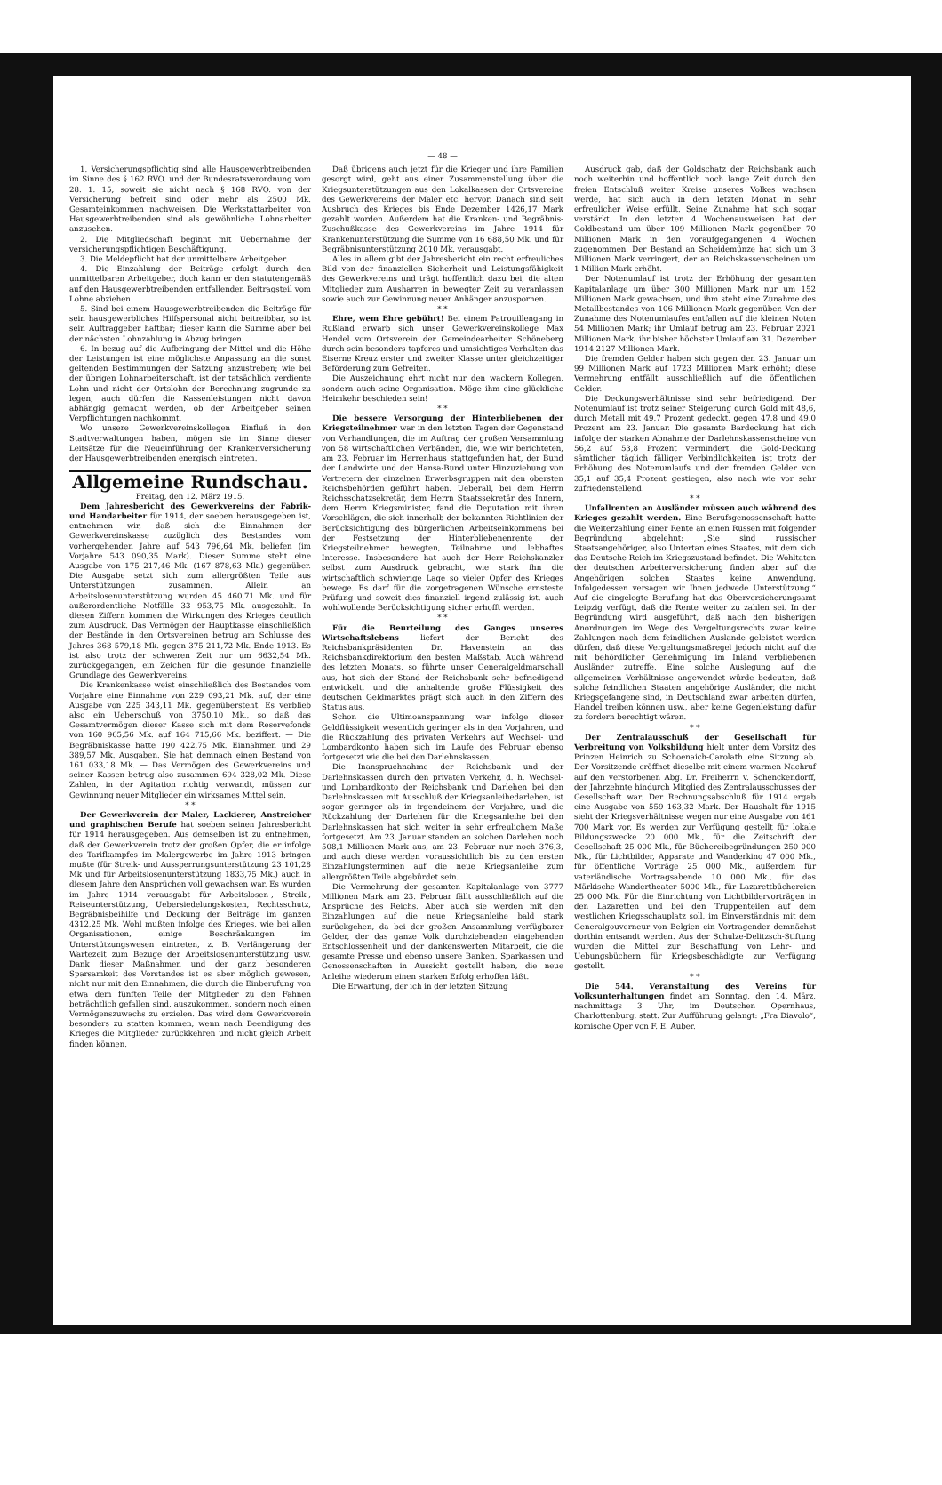— 48 —
1. Versicherungspflichtig sind alle Hausgewerbtreibenden im Sinne des § 162 RVO. und der Bundesratsverordnung vom 28. 1. 15, soweit sie nicht nach § 168 RVO. von der Versicherung befreit sind oder mehr als 2500 Mk. Gesamteinkommen nachweisen. Die Werkstattarbeiter von Hausgewerbtreibenden sind als gewöhnliche Lohnarbeiter anzusehen.
2. Die Mitgliedschaft beginnt mit Uebernahme der versicherungspflichtigen Beschäftigung.
3. Die Meldepflicht hat der unmittelbare Arbeitgeber.
4. Die Einzahlung der Beiträge erfolgt durch den unmittelbaren Arbeitgeber, doch kann er den statutengemäß auf den Hausgewerbtreibenden entfallenden Beitragsteil vom Lohne abziehen.
5. Sind bei einem Hausgewerbtreibenden die Beiträge für sein hausgewerbliches Hilfspersonal nicht beitreibbar, so ist sein Auftraggeber haftbar; dieser kann die Summe aber bei der nächsten Lohnzahlung in Abzug bringen.
6. In bezug auf die Aufbringung der Mittel und die Höhe der Leistungen ist eine möglichste Anpassung an die sonst geltenden Bestimmungen der Satzung anzustreben; wie bei der übrigen Lohnarbeiterschaft, ist der tatsächlich verdiente Lohn und nicht der Ortslohn der Berechnung zugrunde zu legen; auch dürfen die Kassenleistungen nicht davon abhängig gemacht werden, ob der Arbeitgeber seinen Verpflichtungen nachkommt.
Wo unsere Gewerkvereinskollegen Einfluß in den Stadtverwaltungen haben, mögen sie im Sinne dieser Leitsätze für die Neueinführung der Krankenversicherung der Hausgewerbtreibenden energisch eintreten.
Allgemeine Rundschau.
Freitag, den 12. März 1915.
Dem Jahresbericht des Gewerkvereins der Fabrik- und Handarbeiter für 1914, der soeben herausgegeben ist, entnehmen wir, daß sich die Einnahmen der Gewerkvereinskasse zuzüglich des Bestandes vom vorhergehenden Jahre auf 543 796,64 Mk. beliefen (im Vorjahre 543 090,35 Mark). Dieser Summe steht eine Ausgabe von 175 217,46 Mk. (167 878,63 Mk.) gegenüber. Die Ausgabe setzt sich zum allergrößten Teile aus Unterstützungen zusammen. Allein an Arbeitslosenunterstützung wurden 45 460,71 Mk. und für außerordentliche Notfälle 33 953,75 Mk. ausgezahlt. In diesen Ziffern kommen die Wirkungen des Krieges deutlich zum Ausdruck. Das Vermögen der Hauptkasse einschließlich der Bestände in den Ortsvereinen betrug am Schlusse des Jahres 368 579,18 Mk. gegen 375 211,72 Mk. Ende 1913. Es ist also trotz der schweren Zeit nur um 6632,54 Mk. zurückgegangen, ein Zeichen für die gesunde finanzielle Grundlage des Gewerkvereins.
Die Krankenkasse weist einschließlich des Bestandes vom Vorjahre eine Einnahme von 229 093,21 Mk. auf, der eine Ausgabe von 225 343,11 Mk. gegenübersteht. Es verblieb also ein Ueberschuß von 3750,10 Mk., so daß das Gesamtvermögen dieser Kasse sich mit dem Reservefonds von 160 965,56 Mk. auf 164 715,66 Mk. beziffert. — Die Begräbniskasse hatte 190 422,75 Mk. Einnahmen und 29 389,57 Mk. Ausgaben. Sie hat demnach einen Bestand von 161 033,18 Mk. — Das Vermögen des Gewerkvereins und seiner Kassen betrug also zusammen 694 328,02 Mk. Diese Zahlen, in der Agitation richtig verwandt, müssen zur Gewinnung neuer Mitglieder ein wirksames Mittel sein.
* *
Der Gewerkverein der Maler, Lackierer, Anstreicher und graphischen Berufe hat soeben seinen Jahresbericht für 1914 herausgegeben. Aus demselben ist zu entnehmen, daß der Gewerkverein trotz der großen Opfer, die er infolge des Tarifkampfes im Malergewerbe im Jahre 1913 bringen mußte (für Streik- und Aussperrungsunterstützung 23 101,28 Mk und für Arbeitslosenunterstützung 1833,75 Mk.) auch in diesem Jahre den Ansprüchen voll gewachsen war. Es wurden im Jahre 1914 verausgabt für Arbeitslosen-, Streik-, Reiseunterstützung, Uebersiedelungskosten, Rechtsschutz, Begräbnisbeihilfe und Deckung der Beiträge im ganzen 4312,25 Mk. Wohl mußten infolge des Krieges, wie bei allen Organisationen, einige Beschränkungen im Unterstützungswesen eintreten, z. B. Verlängerung der Wartezeit zum Bezuge der Arbeitslosenunterstützung usw. Dank dieser Maßnahmen und der ganz besonderen Sparsamkeit des Vorstandes ist es aber möglich gewesen, nicht nur mit den Einnahmen, die durch die Einberufung von etwa dem fünften Teile der Mitglieder zu den Fahnen beträchtlich gefallen sind, auszukommen, sondern noch einen Vermögenszuwachs zu erzielen. Das wird dem Gewerkverein besonders zu statten kommen, wenn nach Beendigung des Krieges die Mitglieder zurückkehren und nicht gleich Arbeit finden können.
Daß übrigens auch jetzt für die Krieger und ihre Familien gesorgt wird, geht aus einer Zusammenstellung über die Kriegsunterstützungen aus den Lokalkassen der Ortsvereine des Gewerkvereins der Maler etc. hervor. Danach sind seit Ausbruch des Krieges bis Ende Dezember 1426,17 Mark gezahlt worden. Außerdem hat die Kranken- und Begräbnis-Zuschußkasse des Gewerkvereins im Jahre 1914 für Krankenunterstützung die Summe von 16 688,50 Mk. und für Begräbnisunterstützung 2010 Mk. verausgabt.
Alles in allem gibt der Jahresbericht ein recht erfreuliches Bild von der finanziellen Sicherheit und Leistungsfähigkeit des Gewerkvereins und trägt hoffentlich dazu bei, die alten Mitglieder zum Ausharren in bewegter Zeit zu veranlassen sowie auch zur Gewinnung neuer Anhänger anzuspornen.
* *
Ehre, wem Ehre gebührt! Bei einem Patrouillengang in Rußland erwarb sich unser Gewerkvereinskollege Max Hendel vom Ortsverein der Gemeindearbeiter Schöneberg durch sein besonders tapferes und umsichtiges Verhalten das Eiserne Kreuz erster und zweiter Klasse unter gleichzeitiger Beförderung zum Gefreiten.
Die Auszeichnung ehrt nicht nur den wackern Kollegen, sondern auch seine Organisation. Möge ihm eine glückliche Heimkehr beschieden sein!
* *
Die bessere Versorgung der Hinterbliebenen der Kriegsteilnehmer war in den letzten Tagen der Gegenstand von Verhandlungen, die im Auftrag der großen Versammlung von 58 wirtschaftlichen Verbänden, die, wie wir berichteten, am 23. Februar im Herrenhaus stattgefunden hat, der Bund der Landwirte und der Hansa-Bund unter Hinzuziehung von Vertretern der einzelnen Erwerbsgruppen mit den obersten Reichsbehörden geführt haben. Ueberall, bei dem Herrn Reichsschatzsekretär, dem Herrn Staatssekretär des Innern, dem Herrn Kriegsminister, fand die Deputation mit ihren Vorschlägen, die sich innerhalb der bekannten Richtlinien der Berücksichtigung des bürgerlichen Arbeitseinkommens bei der Festsetzung der Hinterbliebenenrente der Kriegsteilnehmer bewegten, Teilnahme und lebhaftes Interesse. Insbesondere hat auch der Herr Reichskanzler selbst zum Ausdruck gebracht, wie stark ihn die wirtschaftlich schwierige Lage so vieler Opfer des Krieges bewege. Es darf für die vorgetragenen Wünsche ernsteste Prüfung und soweit dies finanziell irgend zulässig ist, auch wohlwollende Berücksichtigung sicher erhofft werden.
* *
Für die Beurteilung des Ganges unseres Wirtschaftslebens liefert der Bericht des Reichsbankpräsidenten Dr. Havenstein an das Reichsbankdirektorium den besten Maßstab. Auch während des letzten Monats, so führte unser Generalgeldmarschall aus, hat sich der Stand der Reichsbank sehr befriedigend entwickelt, und die anhaltende große Flüssigkeit des deutschen Geldmarktes prägt sich auch in den Ziffern des Status aus.
Schon die Ultimoanspannung war infolge dieser Geldflüssigkeit wesentlich geringer als in den Vorjahren, und die Rückzahlung des privaten Verkehrs auf Wechsel- und Lombardkonto haben sich im Laufe des Februar ebenso fortgesetzt wie die bei den Darlehnskassen.
Die Inanspruchnahme der Reichsbank und der Darlehnskassen durch den privaten Verkehr, d. h. Wechsel- und Lombardkonto der Reichsbank und Darlehen bei den Darlehnskassen mit Ausschluß der Kriegsanleihedarlehen, ist sogar geringer als in irgendeinem der Vorjahre, und die Rückzahlung der Darlehen für die Kriegsanleihe bei den Darlehnskassen hat sich weiter in sehr erfreulichem Maße fortgesetzt. Am 23. Januar standen an solchen Darlehen noch 508,1 Millionen Mark aus, am 23. Februar nur noch 376,3, und auch diese werden voraussichtlich bis zu den ersten Einzahlungsterminen auf die neue Kriegsanleihe zum allergrößten Teile abgebürdet sein.
Die Vermehrung der gesamten Kapitalanlage von 3777 Millionen Mark am 23. Februar fällt ausschließlich auf die Ansprüche des Reichs. Aber auch sie werden mit den Einzahlungen auf die neue Kriegsanleihe bald stark zurückgehen, da bei der großen Ansammlung verfügbarer Gelder, der das ganze Volk durchziehenden eingehenden Entschlossenheit und der dankenswerten Mitarbeit, die die gesamte Presse und ebenso unsere Banken, Sparkassen und Genossenschaften in Aussicht gestellt haben, die neue Anleihe wiederum einen starken Erfolg erhoffen läßt.
Die Erwartung, der ich in der letzten Sitzung
Ausdruck gab, daß der Goldschatz der Reichsbank auch noch weiterhin und hoffentlich noch lange Zeit durch den freien Entschluß weiter Kreise unseres Volkes wachsen werde, hat sich auch in dem letzten Monat in sehr erfreulicher Weise erfüllt. Seine Zunahme hat sich sogar verstärkt. In den letzten 4 Wochenausweisen hat der Goldbestand um über 109 Millionen Mark gegenüber 70 Millionen Mark in den voraufgegangenen 4 Wochen zugenommen. Der Bestand an Scheidemünze hat sich um 3 Millionen Mark verringert, der an Reichskassenscheinen um 1 Million Mark erhöht.
Der Notenumlauf ist trotz der Erhöhung der gesamten Kapitalanlage um über 300 Millionen Mark nur um 152 Millionen Mark gewachsen, und ihm steht eine Zunahme des Metallbestandes von 106 Millionen Mark gegenüber. Von der Zunahme des Notenumlaufes entfallen auf die kleinen Noten 54 Millionen Mark; ihr Umlauf betrug am 23. Februar 2021 Millionen Mark, ihr bisher höchster Umlauf am 31. Dezember 1914 2127 Millionen Mark.
Die fremden Gelder haben sich gegen den 23. Januar um 99 Millionen Mark auf 1723 Millionen Mark erhöht; diese Vermehrung entfällt ausschließlich auf die öffentlichen Gelder.
Die Deckungsverhältnisse sind sehr befriedigend. Der Notenumlauf ist trotz seiner Steigerung durch Gold mit 48,6, durch Metall mit 49,7 Prozent gedeckt, gegen 47,8 und 49,0 Prozent am 23. Januar. Die gesamte Bardeckung hat sich infolge der starken Abnahme der Darlehnskassenscheine von 56,2 auf 53,8 Prozent vermindert, die Gold-Deckung sämtlicher täglich fälliger Verbindlichkeiten ist trotz der Erhöhung des Notenumlaufs und der fremden Gelder von 35,1 auf 35,4 Prozent gestiegen, also nach wie vor sehr zufriedenstellend.
* *
Unfallrenten an Ausländer müssen auch während des Krieges gezahlt werden. Eine Berufsgenossenschaft hatte die Weiterzahlung einer Rente an einen Russen mit folgender Begründung abgelehnt: „Sie sind russischer Staatsangehöriger, also Untertan eines Staates, mit dem sich das Deutsche Reich im Kriegszustand befindet. Die Wohltaten der deutschen Arbeiterversicherung finden aber auf die Angehörigen solchen Staates keine Anwendung. Infolgedessen versagen wir Ihnen jedwede Unterstützung.“ Auf die eingelegte Berufung hat das Oberversicherungsamt Leipzig verfügt, daß die Rente weiter zu zahlen sei. In der Begründung wird ausgeführt, daß nach den bisherigen Anordnungen im Wege des Vergeltungsrechts zwar keine Zahlungen nach dem feindlichen Auslande geleistet werden dürfen, daß diese Vergeltungsmaßregel jedoch nicht auf die mit behördlicher Genehmigung im Inland verbliebenen Ausländer zutreffe. Eine solche Auslegung auf die allgemeinen Verhältnisse angewendet würde bedeuten, daß solche feindlichen Staaten angehörige Ausländer, die nicht Kriegsgefangene sind, in Deutschland zwar arbeiten dürfen, Handel treiben können usw., aber keine Gegenleistung dafür zu fordern berechtigt wären.
* *
Der Zentralausschuß der Gesellschaft für Verbreitung von Volksbildung hielt unter dem Vorsitz des Prinzen Heinrich zu Schoenaich-Carolath eine Sitzung ab. Der Vorsitzende eröffnet dieselbe mit einem warmen Nachruf auf den verstorbenen Abg. Dr. Freiherrn v. Schenckendorff, der Jahrzehnte hindurch Mitglied des Zentralausschusses der Gesellschaft war. Der Rechnungsabschluß für 1914 ergab eine Ausgabe von 559 163,32 Mark. Der Haushalt für 1915 sieht der Kriegsverhältnisse wegen nur eine Ausgabe von 461 700 Mark vor. Es werden zur Verfügung gestellt für lokale Bildungszwecke 20 000 Mk., für die Zeitschrift der Gesellschaft 25 000 Mk., für Büchereibegründungen 250 000 Mk., für Lichtbilder, Apparate und Wanderkino 47 000 Mk., für öffentliche Vorträge 25 000 Mk., außerdem für vaterländische Vortragsabende 10 000 Mk., für das Märkische Wandertheater 5000 Mk., für Lazarettbüchereien 25 000 Mk. Für die Einrichtung von Lichtbildervorträgen in den Lazaretten und bei den Truppenteilen auf dem westlichen Kriegsschauplatz soll, im Einverständnis mit dem Generalgouverneur von Belgien ein Vortragender demnächst dorthin entsandt werden. Aus der Schulze-Delitzsch-Stiftung wurden die Mittel zur Beschaffung von Lehr- und Uebungsbüchern für Kriegsbeschädigte zur Verfügung gestellt.
* *
Die 544. Veranstaltung des Vereins für Volksunterhaltungen findet am Sonntag, den 14. März, nachmittags 3 Uhr, im Deutschen Opernhaus, Charlottenburg, statt. Zur Aufführung gelangt: „Fra Diavolo“, komische Oper von F. E. Auber.